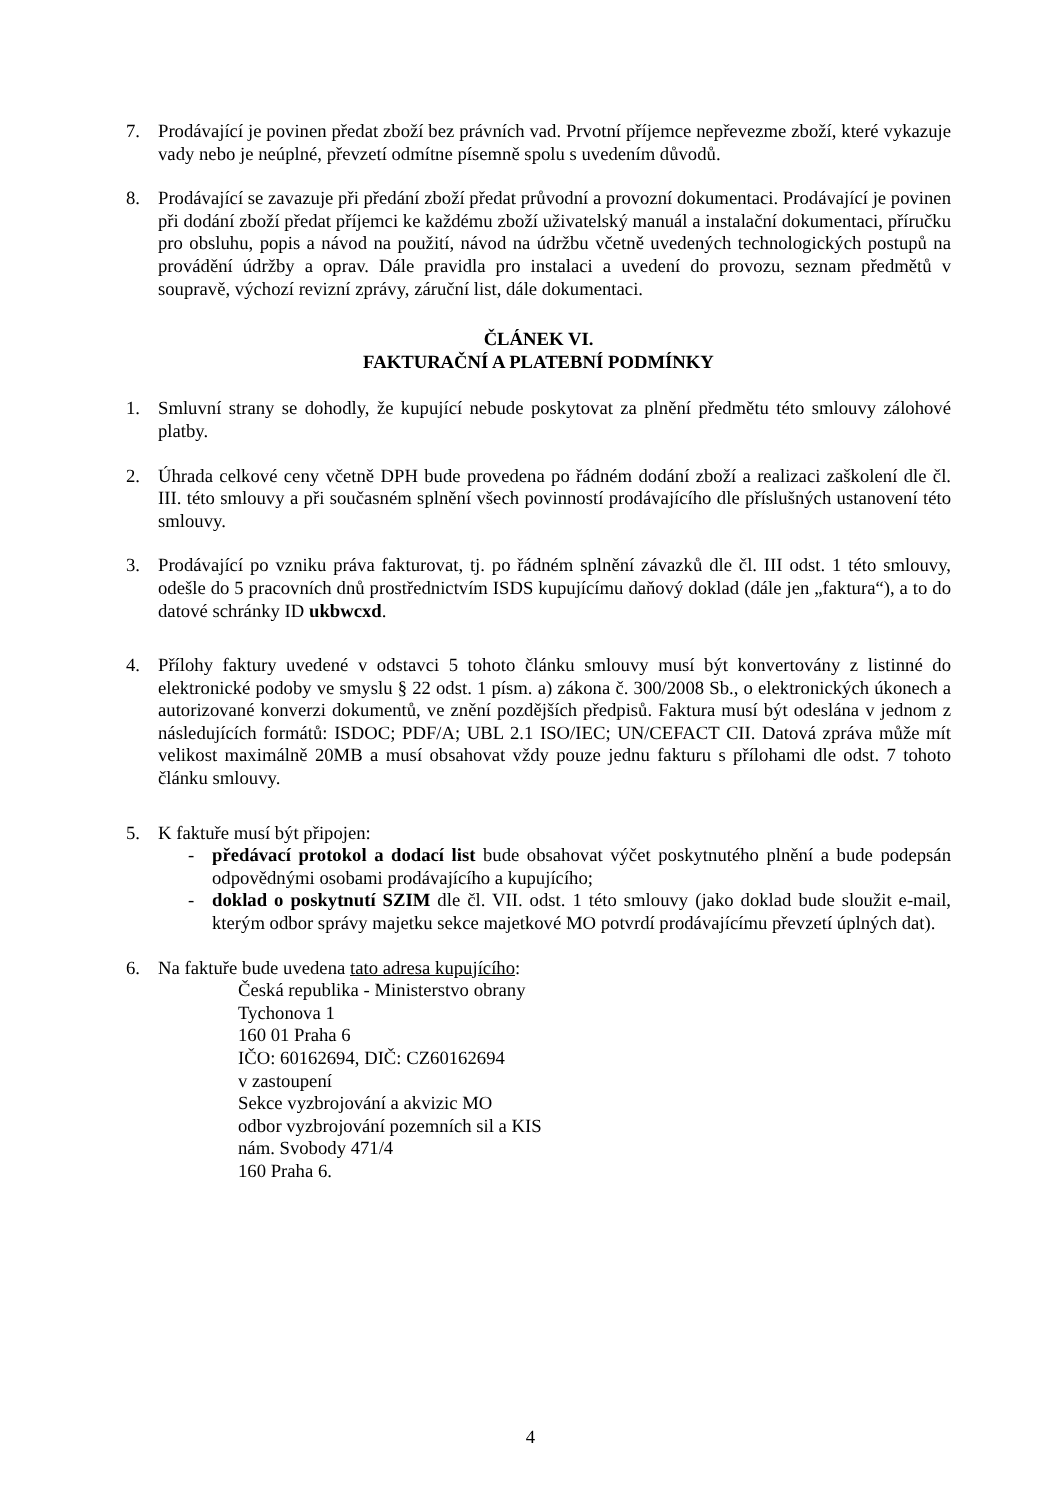7. Prodávající je povinen předat zboží bez právních vad. Prvotní příjemce nepřevezme zboží, které vykazuje vady nebo je neúplné, převzetí odmítne písemně spolu s uvedením důvodů.
8. Prodávající se zavazuje při předání zboží předat průvodní a provozní dokumentaci. Prodávající je povinen při dodání zboží předat příjemci ke každému zboží uživatelský manuál a instalační dokumentaci, příručku pro obsluhu, popis a návod na použití, návod na údržbu včetně uvedených technologických postupů na provádění údržby a oprav. Dále pravidla pro instalaci a uvedení do provozu, seznam předmětů v soupravě, výchozí revizní zprávy, záruční list, dále dokumentaci.
ČLÁNEK VI.
FAKTURAČNÍ A PLATEBNÍ PODMÍNKY
1. Smluvní strany se dohodly, že kupující nebude poskytovat za plnění předmětu této smlouvy zálohové platby.
2. Úhrada celkové ceny včetně DPH bude provedena po řádném dodání zboží a realizaci zaškolení dle čl. III. této smlouvy a při současném splnění všech povinností prodávajícího dle příslušných ustanovení této smlouvy.
3. Prodávající po vzniku práva fakturovat, tj. po řádném splnění závazků dle čl. III odst. 1 této smlouvy, odešle do 5 pracovních dnů prostřednictvím ISDS kupujícímu daňový doklad (dále jen „faktura“), a to do datové schránky ID ukbwcxd.
4. Přílohy faktury uvedené v odstavci 5 tohoto článku smlouvy musí být konvertovány z listinné do elektronické podoby ve smyslu § 22 odst. 1 písm. a) zákona č. 300/2008 Sb., o elektronických úkonech a autorizované konverzi dokumentů, ve znění pozdějších předpisů. Faktura musí být odeslána v jednom z následujících formátů: ISDOC; PDF/A; UBL 2.1 ISO/IEC; UN/CEFACT CII. Datová zpráva může mít velikost maximálně 20MB a musí obsahovat vždy pouze jednu fakturu s přílohami dle odst. 7 tohoto článku smlouvy.
5. K faktuře musí být připojen:
- předávací protokol a dodací list bude obsahovat výčet poskytnutého plnění a bude podepsán odpovědnými osobami prodávajícího a kupujícího;
- doklad o poskytnutí SZIM dle čl. VII. odst. 1 této smlouvy (jako doklad bude sloužit e-mail, kterým odbor správy majetku sekce majetkové MO potvrdí prodávajícímu převzetí úplných dat).
6. Na faktuře bude uvedena tato adresa kupujícího:
Česká republika - Ministerstvo obrany
Tychonova 1
160 01 Praha 6
IČO: 60162694, DIČ: CZ60162694
v zastoupení
Sekce vyzbrojování a akvizic MO
odbor vyzbrojování pozemních sil a KIS
nám. Svobody 471/4
160 Praha 6.
4